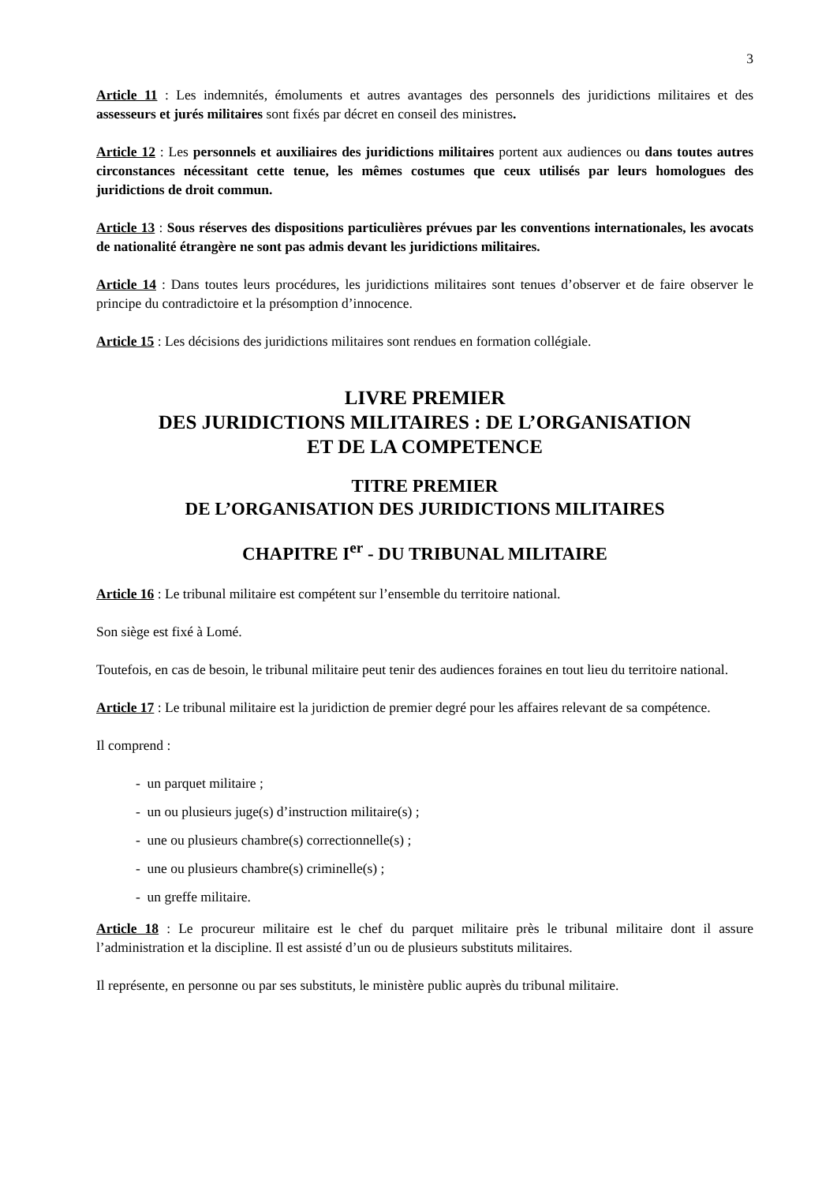3
Article 11 : Les indemnités, émoluments et autres avantages des personnels des juridictions militaires et des assesseurs et jurés militaires sont fixés par décret en conseil des ministres.
Article 12 : Les personnels et auxiliaires des juridictions militaires portent aux audiences ou dans toutes autres circonstances nécessitant cette tenue, les mêmes costumes que ceux utilisés par leurs homologues des juridictions de droit commun.
Article 13 : Sous réserves des dispositions particulières prévues par les conventions internationales, les avocats de nationalité étrangère ne sont pas admis devant les juridictions militaires.
Article 14 : Dans toutes leurs procédures, les juridictions militaires sont tenues d’observer et de faire observer le principe du contradictoire et la présomption d’innocence.
Article 15 : Les décisions des juridictions militaires sont rendues en formation collégiale.
LIVRE PREMIER
DES JURIDICTIONS MILITAIRES : DE L’ORGANISATION
ET DE LA COMPETENCE
TITRE PREMIER
DE L’ORGANISATION DES JURIDICTIONS MILITAIRES
CHAPITRE I<sup>er</sup> - DU TRIBUNAL MILITAIRE
Article 16 : Le tribunal militaire est compétent sur l’ensemble du territoire national.
Son siège est fixé à Lomé.
Toutefois, en cas de besoin, le tribunal militaire peut tenir des audiences foraines en tout lieu du territoire national.
Article 17 : Le tribunal militaire est la juridiction de premier degré pour les affaires relevant de sa compétence.
Il comprend :
- un parquet militaire ;
- un ou plusieurs juge(s) d’instruction militaire(s) ;
- une ou plusieurs chambre(s) correctionnelle(s) ;
- une ou plusieurs chambre(s) criminelle(s) ;
- un greffe militaire.
Article 18 : Le procureur militaire est le chef du parquet militaire près le tribunal militaire dont il assure l’administration et la discipline. Il est assisté d’un ou de plusieurs substituts militaires.
Il représente, en personne ou par ses substituts, le ministère public auprès du tribunal militaire.